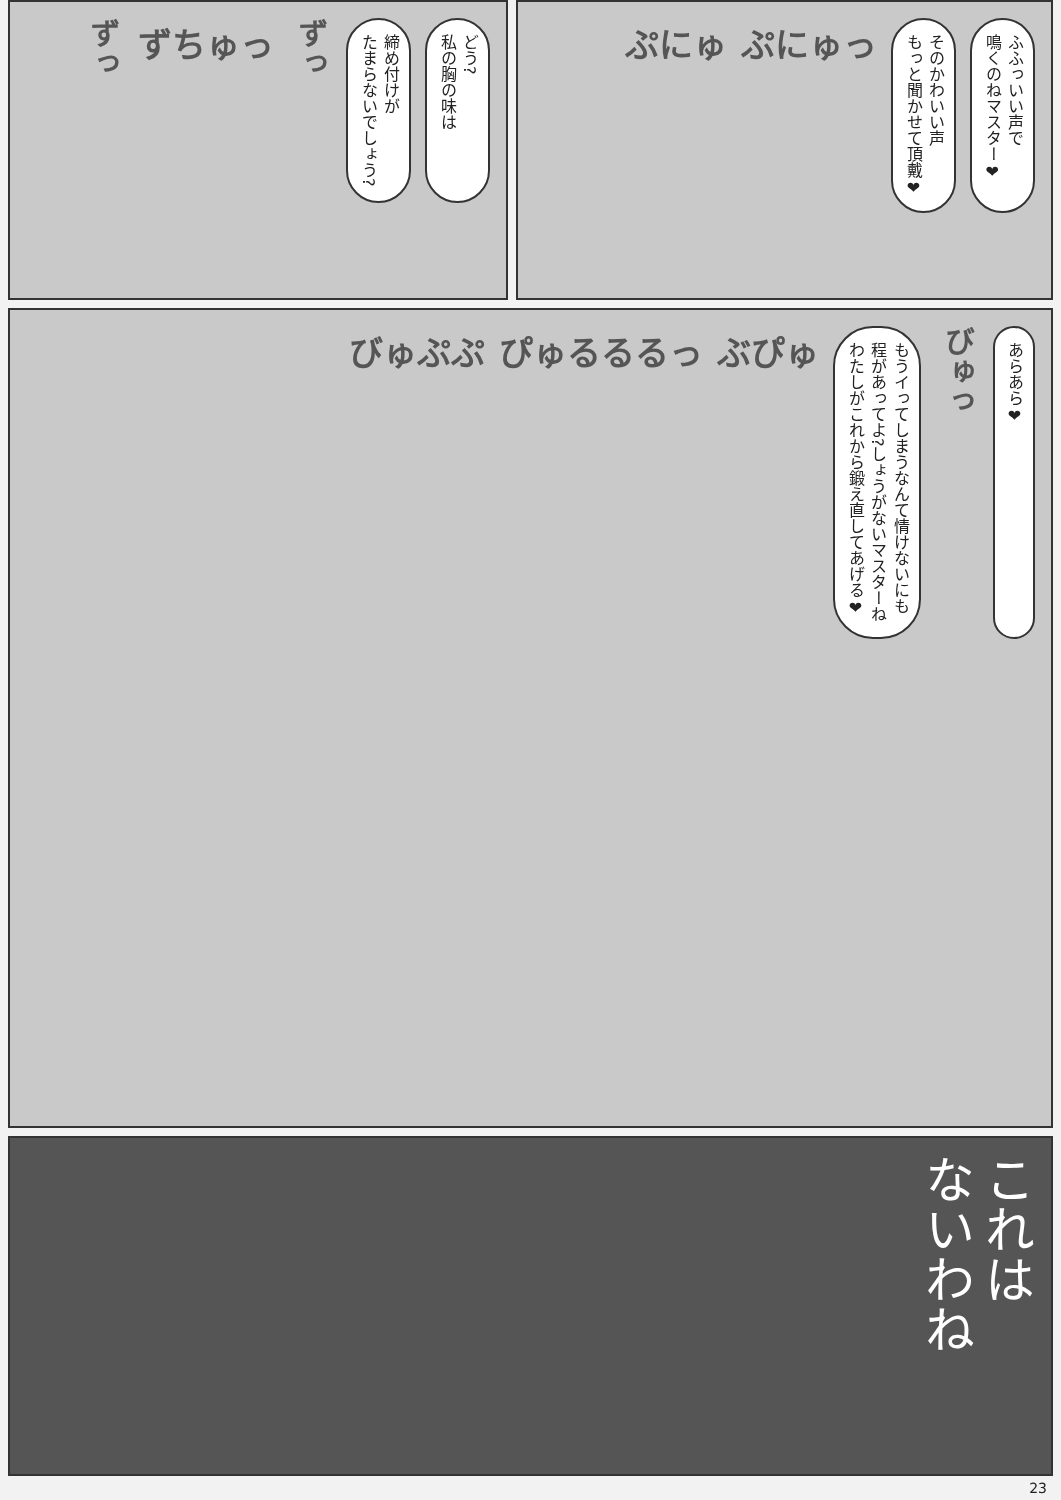どう?
私の胸の味は
締め付けが
たまらないでしょう?
ずっ
ずちゅっ
ずっ
ふふっいい声で
鳴くのねマスター❤
そのかわいい声
もっと聞かせて頂戴❤
ぷにゅっ
ぷにゅ
あらあら❤
びゅっ
もうイってしまうなんて情けないにも
程があってよ?しょうがないマスターね
わたしがこれから鍛え直してあげる❤
ぶぴゅ
ぴゅるるるっ
びゅぷぷ
これは
ないわね
23